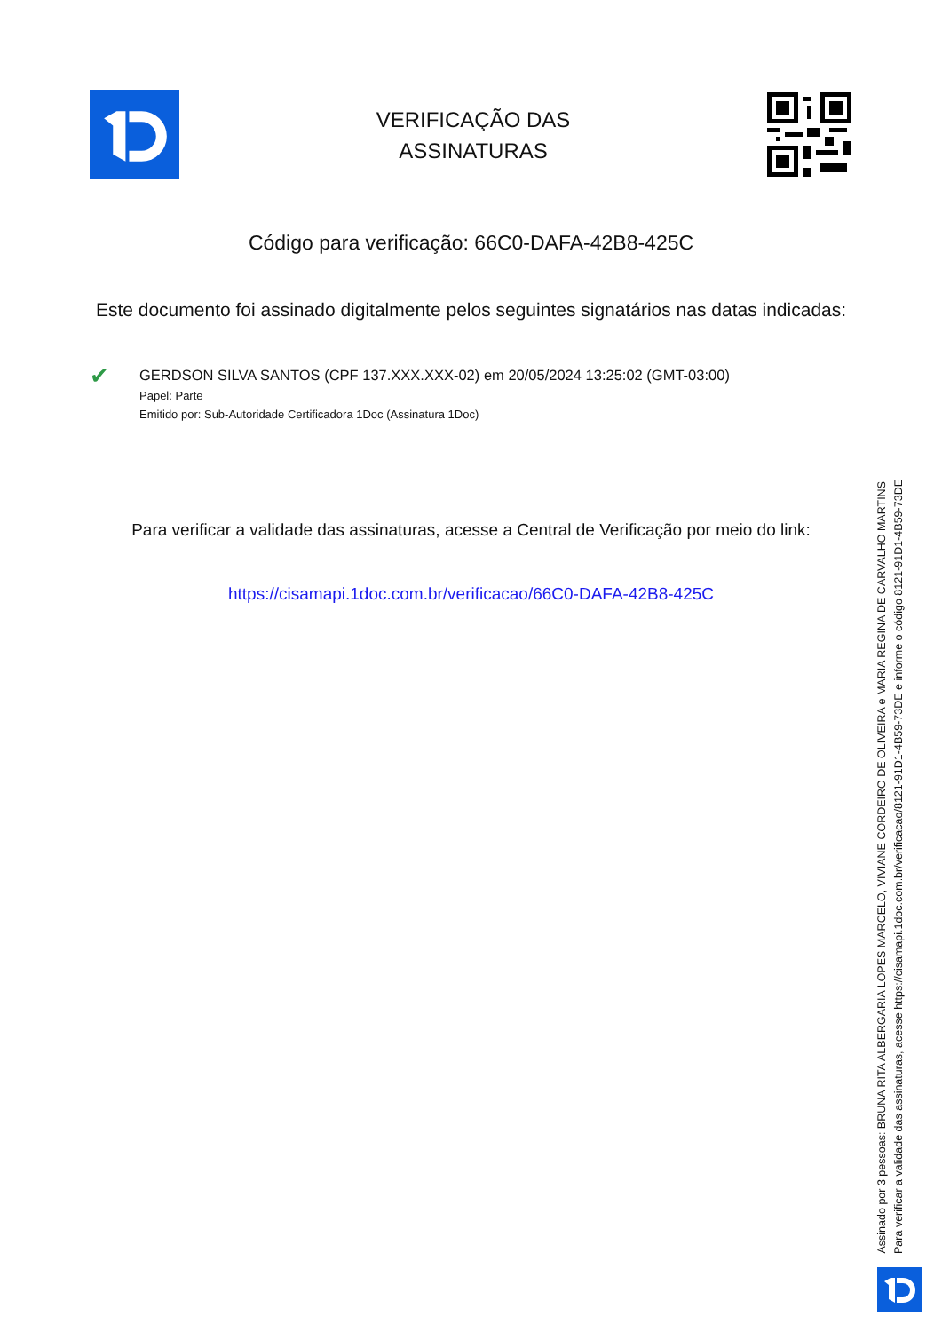VERIFICAÇÃO DAS
ASSINATURAS
Código para verificação: 66C0-DAFA-42B8-425C
Este documento foi assinado digitalmente pelos seguintes signatários nas datas indicadas:
✔
GERDSON SILVA SANTOS (CPF 137.XXX.XXX-02) em 20/05/2024 13:25:02 (GMT-03:00)
Papel: Parte
Emitido por: Sub-Autoridade Certificadora 1Doc (Assinatura 1Doc)
Para verificar a validade das assinaturas, acesse a Central de Verificação por meio do link:
https://cisamapi.1doc.com.br/verificacao/66C0-DAFA-42B8-425C
Assinado por 3 pessoas: BRUNA RITA ALBERGARIA LOPES MARCELO, VIVIANE CORDEIRO DE OLIVEIRA e MARIA REGINA DE CARVALHO MARTINS
Para verificar a validade das assinaturas, acesse https://cisamapi.1doc.com.br/verificacao/8121-91D1-4B59-73DE e informe o código 8121-91D1-4B59-73DE